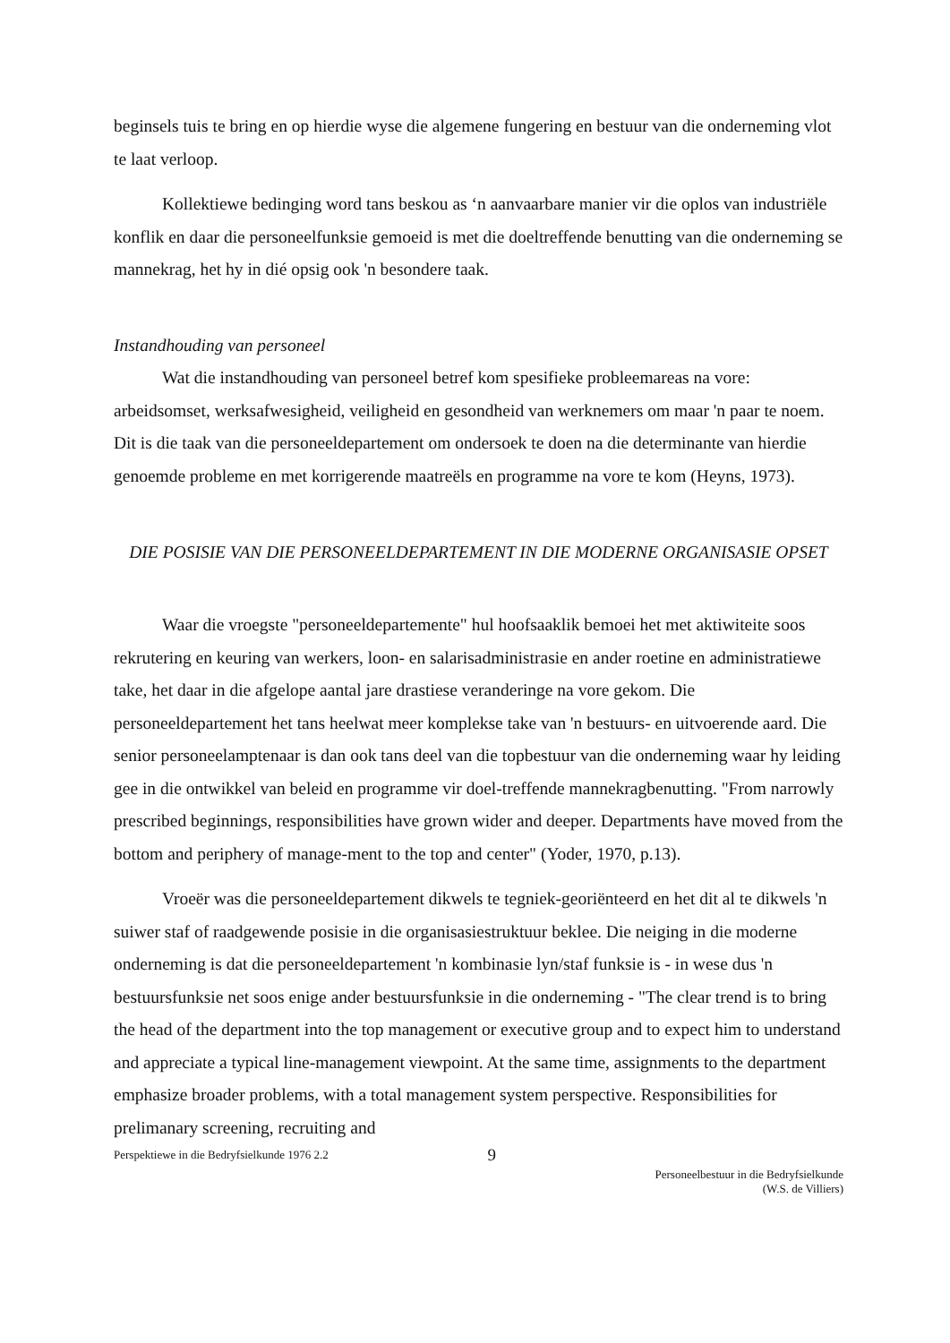beginsels tuis te bring en op hierdie wyse die algemene fungering en bestuur van die onderneming vlot te laat verloop.
Kollektiewe bedinging word tans beskou as ‘n aanvaarbare manier vir die oplos van industriële konflik en daar die personeelfunksie gemoeid is met die doeltreffende benutting van die onderneming se mannekrag, het hy in dié opsig ook 'n besondere taak.
Instandhouding van personeel
Wat die instandhouding van personeel betref kom spesifieke probleemareas na vore: arbeidsomset, werksafwesigheid, veiligheid en gesondheid van werknemers om maar 'n paar te noem. Dit is die taak van die personeeldepartement om ondersoek te doen na die determinante van hierdie genoemde probleme en met korrigerende maatreëls en programme na vore te kom (Heyns, 1973).
DIE POSISIE VAN DIE PERSONEELDEPARTEMENT IN DIE MODERNE ORGANISASIE OPSET
Waar die vroegste "personeeldepartemente" hul hoofsaaklik bemoei het met aktiwiteite soos rekrutering en keuring van werkers, loon- en salarisadministrasie en ander roetine en administratiewe take, het daar in die afgelope aantal jare drastiese veranderinge na vore gekom. Die personeeldepartement het tans heelwat meer komplekse take van 'n bestuurs- en uitvoerende aard. Die senior personeelamptenaar is dan ook tans deel van die topbestuur van die onderneming waar hy leiding gee in die ontwikkel van beleid en programme vir doel-treffende mannekragbenutting. "From narrowly prescribed beginnings, responsibilities have grown wider and deeper. Departments have moved from the bottom and periphery of manage-ment to the top and center" (Yoder, 1970, p.13).
Vroeër was die personeeldepartement dikwels te tegniek-georiënteerd en het dit al te dikwels 'n suiwer staf of raadgewende posisie in die organisasiestruktuur beklee. Die neiging in die moderne onderneming is dat die personeeldepartement 'n kombinasie lyn/staf funksie is - in wese dus 'n bestuursfunksie net soos enige ander bestuursfunksie in die onderneming - "The clear trend is to bring the head of the department into the top management or executive group and to expect him to understand and appreciate a typical line-management viewpoint. At the same time, assignments to the department emphasize broader problems, with a total management system perspective. Responsibilities for prelimanary screening, recruiting and
Perspektiewe in die Bedryfsielkunde 1976 2.2 9 Personeelbestuur in die Bedryfsielkunde
(W.S. de Villiers)